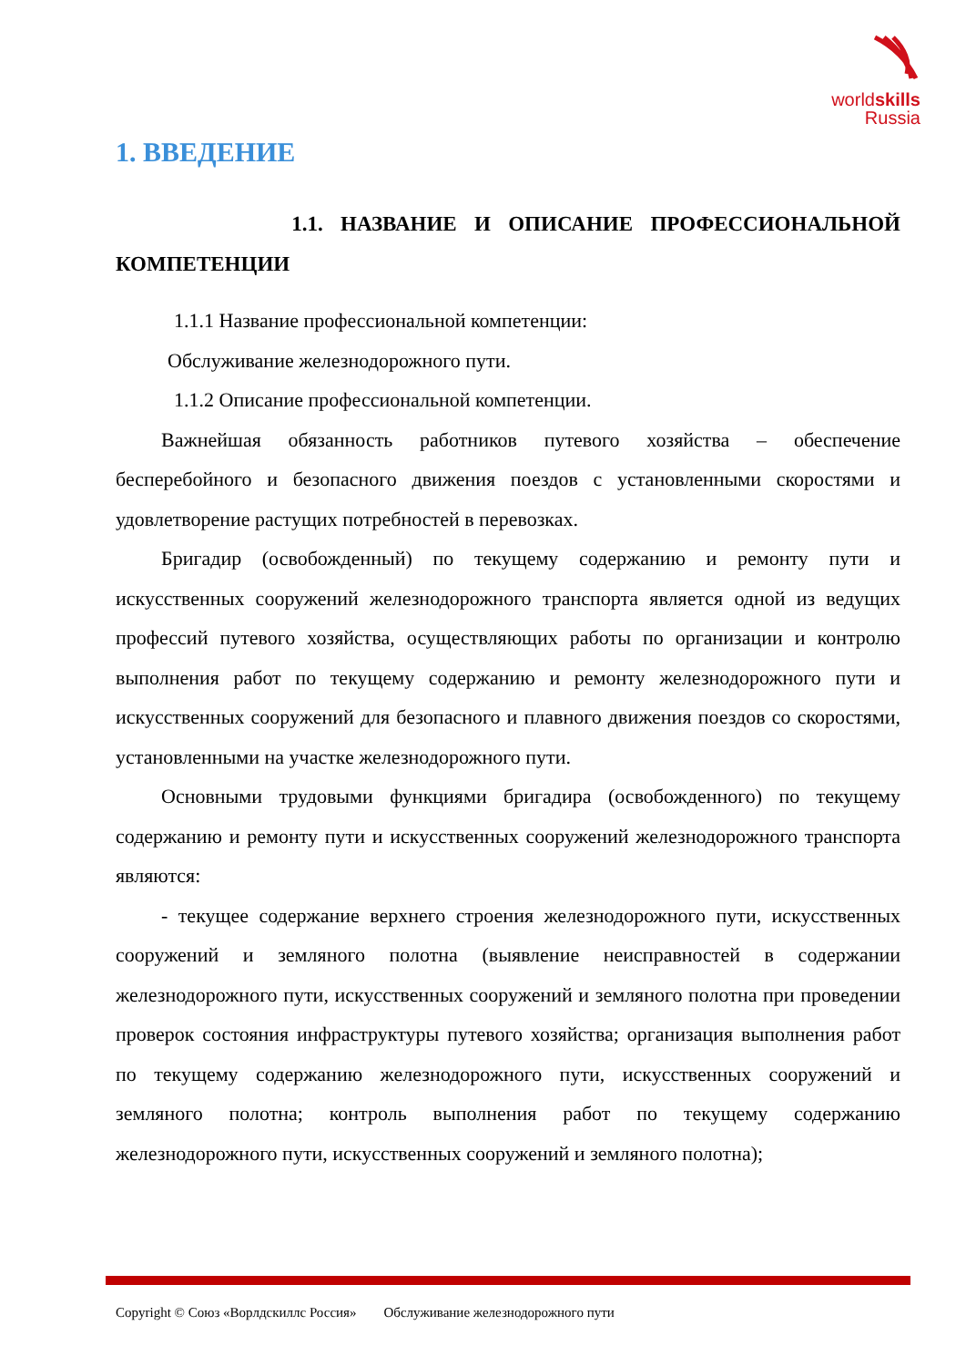worldskills
Russia
1. ВВЕДЕНИЕ
1.1. НАЗВАНИЕ И ОПИСАНИЕ ПРОФЕССИОНАЛЬНОЙ КОМПЕТЕНЦИИ
1.1.1 Название профессиональной компетенции:
Обслуживание железнодорожного пути.
1.1.2 Описание профессиональной компетенции.
Важнейшая обязанность работников путевого хозяйства – обеспечение бесперебойного и безопасного движения поездов с установленными скоростями и удовлетворение растущих потребностей в перевозках.
Бригадир (освобожденный) по текущему содержанию и ремонту пути и искусственных сооружений железнодорожного транспорта является одной из ведущих профессий путевого хозяйства, осуществляющих работы по организации и контролю выполнения работ по текущему содержанию и ремонту железнодорожного пути и искусственных сооружений для безопасного и плавного движения поездов со скоростями, установленными на участке железнодорожного пути.
Основными трудовыми функциями бригадира (освобожденного) по текущему содержанию и ремонту пути и искусственных сооружений железнодорожного транспорта являются:
- текущее содержание верхнего строения железнодорожного пути, искусственных сооружений и земляного полотна (выявление неисправностей в содержании железнодорожного пути, искусственных сооружений и земляного полотна при проведении проверок состояния инфраструктуры путевого хозяйства; организация выполнения работ по текущему содержанию железнодорожного пути, искусственных сооружений и земляного полотна; контроль выполнения работ по текущему содержанию железнодорожного пути, искусственных сооружений и земляного полотна);
Copyright © Союз «Ворлдскиллс Россия» Обслуживание железнодорожного пути